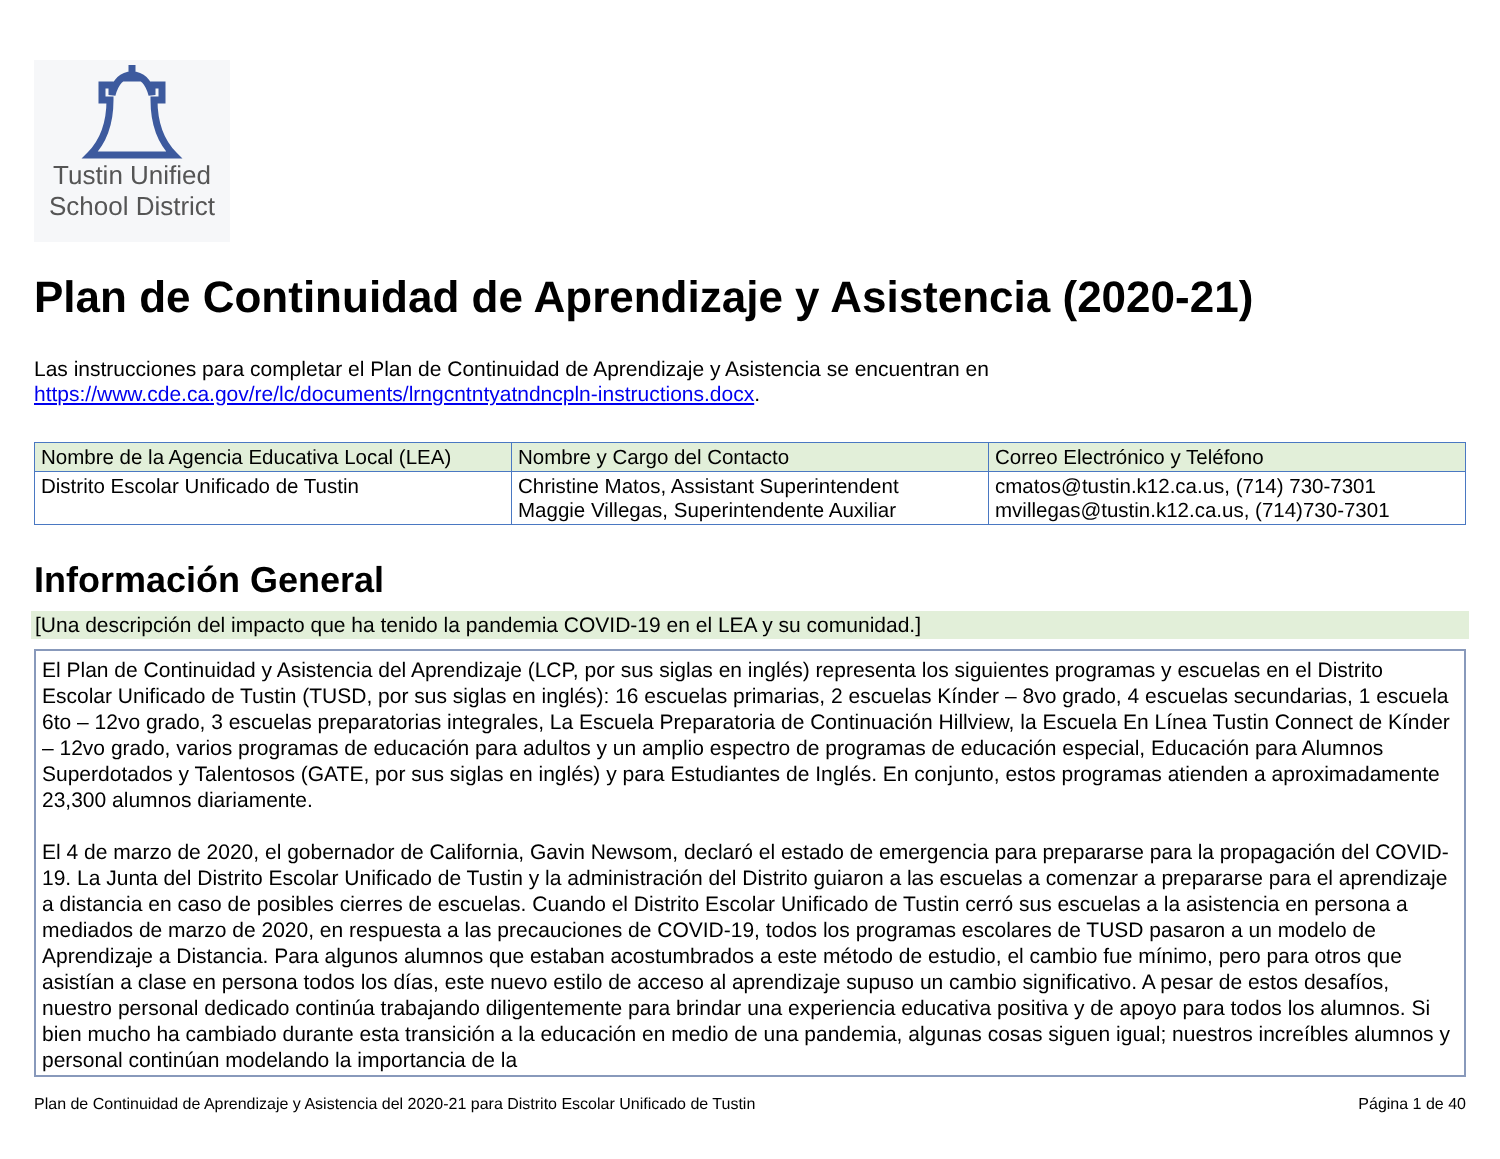Tustin Unified
School District
Plan de Continuidad de Aprendizaje y Asistencia (2020-21)
Las instrucciones para completar el Plan de Continuidad de Aprendizaje y Asistencia se encuentran en https://www.cde.ca.gov/re/lc/documents/lrngcntntyatndncpln-instructions.docx.
| Nombre de la Agencia Educativa Local (LEA) | Nombre y Cargo del Contacto | Correo Electrónico y Teléfono |
| --- | --- | --- |
| Distrito Escolar Unificado de Tustin | Christine Matos, Assistant Superintendent Maggie Villegas, Superintendente Auxiliar | cmatos@tustin.k12.ca.us, (714) 730-7301 mvillegas@tustin.k12.ca.us, (714)730-7301 |
Información General
[Una descripción del impacto que ha tenido la pandemia COVID-19 en el LEA y su comunidad.]
El Plan de Continuidad y Asistencia del Aprendizaje (LCP, por sus siglas en inglés) representa los siguientes programas y escuelas en el Distrito Escolar Unificado de Tustin (TUSD, por sus siglas en inglés): 16 escuelas primarias, 2 escuelas Kínder – 8vo grado, 4 escuelas secundarias, 1 escuela 6to – 12vo grado, 3 escuelas preparatorias integrales, La Escuela Preparatoria de Continuación Hillview, la Escuela En Línea Tustin Connect de Kínder – 12vo grado, varios programas de educación para adultos y un amplio espectro de programas de educación especial, Educación para Alumnos Superdotados y Talentosos (GATE, por sus siglas en inglés) y para Estudiantes de Inglés. En conjunto, estos programas atienden a aproximadamente 23,300 alumnos diariamente.
El 4 de marzo de 2020, el gobernador de California, Gavin Newsom, declaró el estado de emergencia para prepararse para la propagación del COVID-19. La Junta del Distrito Escolar Unificado de Tustin y la administración del Distrito guiaron a las escuelas a comenzar a prepararse para el aprendizaje a distancia en caso de posibles cierres de escuelas. Cuando el Distrito Escolar Unificado de Tustin cerró sus escuelas a la asistencia en persona a mediados de marzo de 2020, en respuesta a las precauciones de COVID-19, todos los programas escolares de TUSD pasaron a un modelo de Aprendizaje a Distancia. Para algunos alumnos que estaban acostumbrados a este método de estudio, el cambio fue mínimo, pero para otros que asistían a clase en persona todos los días, este nuevo estilo de acceso al aprendizaje supuso un cambio significativo. A pesar de estos desafíos, nuestro personal dedicado continúa trabajando diligentemente para brindar una experiencia educativa positiva y de apoyo para todos los alumnos. Si bien mucho ha cambiado durante esta transición a la educación en medio de una pandemia, algunas cosas siguen igual; nuestros increíbles alumnos y personal continúan modelando la importancia de la
Plan de Continuidad de Aprendizaje y Asistencia del 2020-21 para Distrito Escolar Unificado de Tustin Página 1 de 40